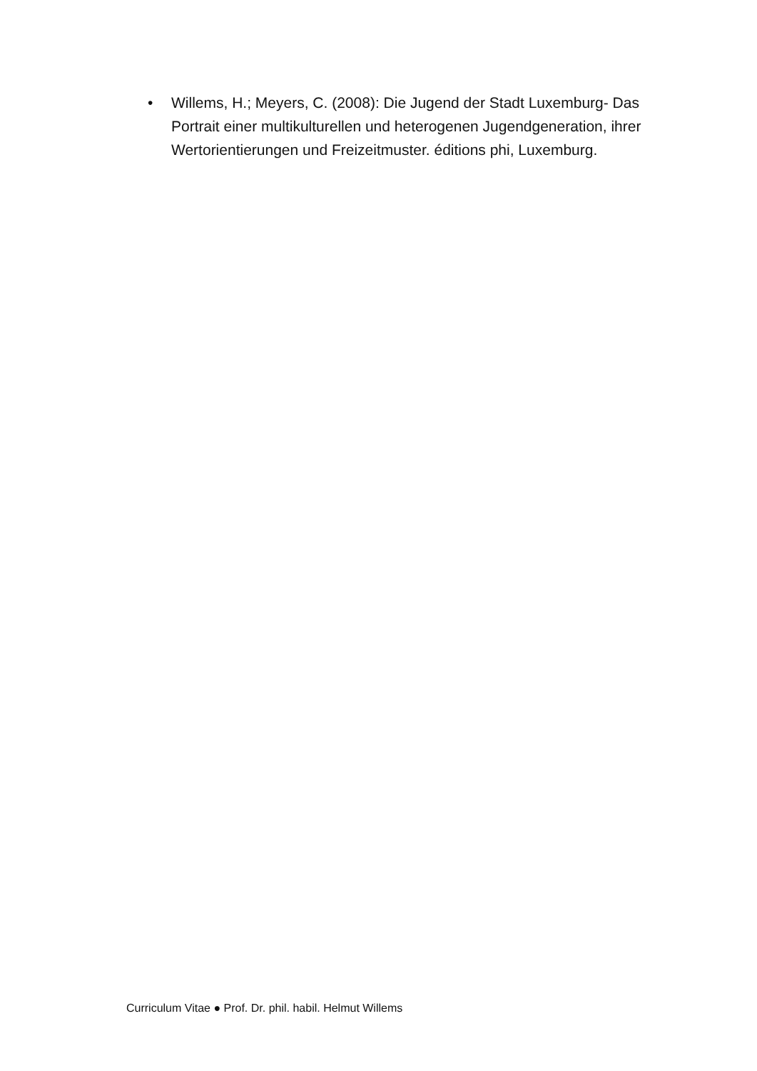• Willems, H.; Meyers, C. (2008): Die Jugend der Stadt Luxemburg- Das Portrait einer multikulturellen und heterogenen Jugendgeneration, ihrer Wertorientierungen und Freizeitmuster. éditions phi, Luxemburg.
Curriculum Vitae ● Prof. Dr. phil. habil. Helmut Willems